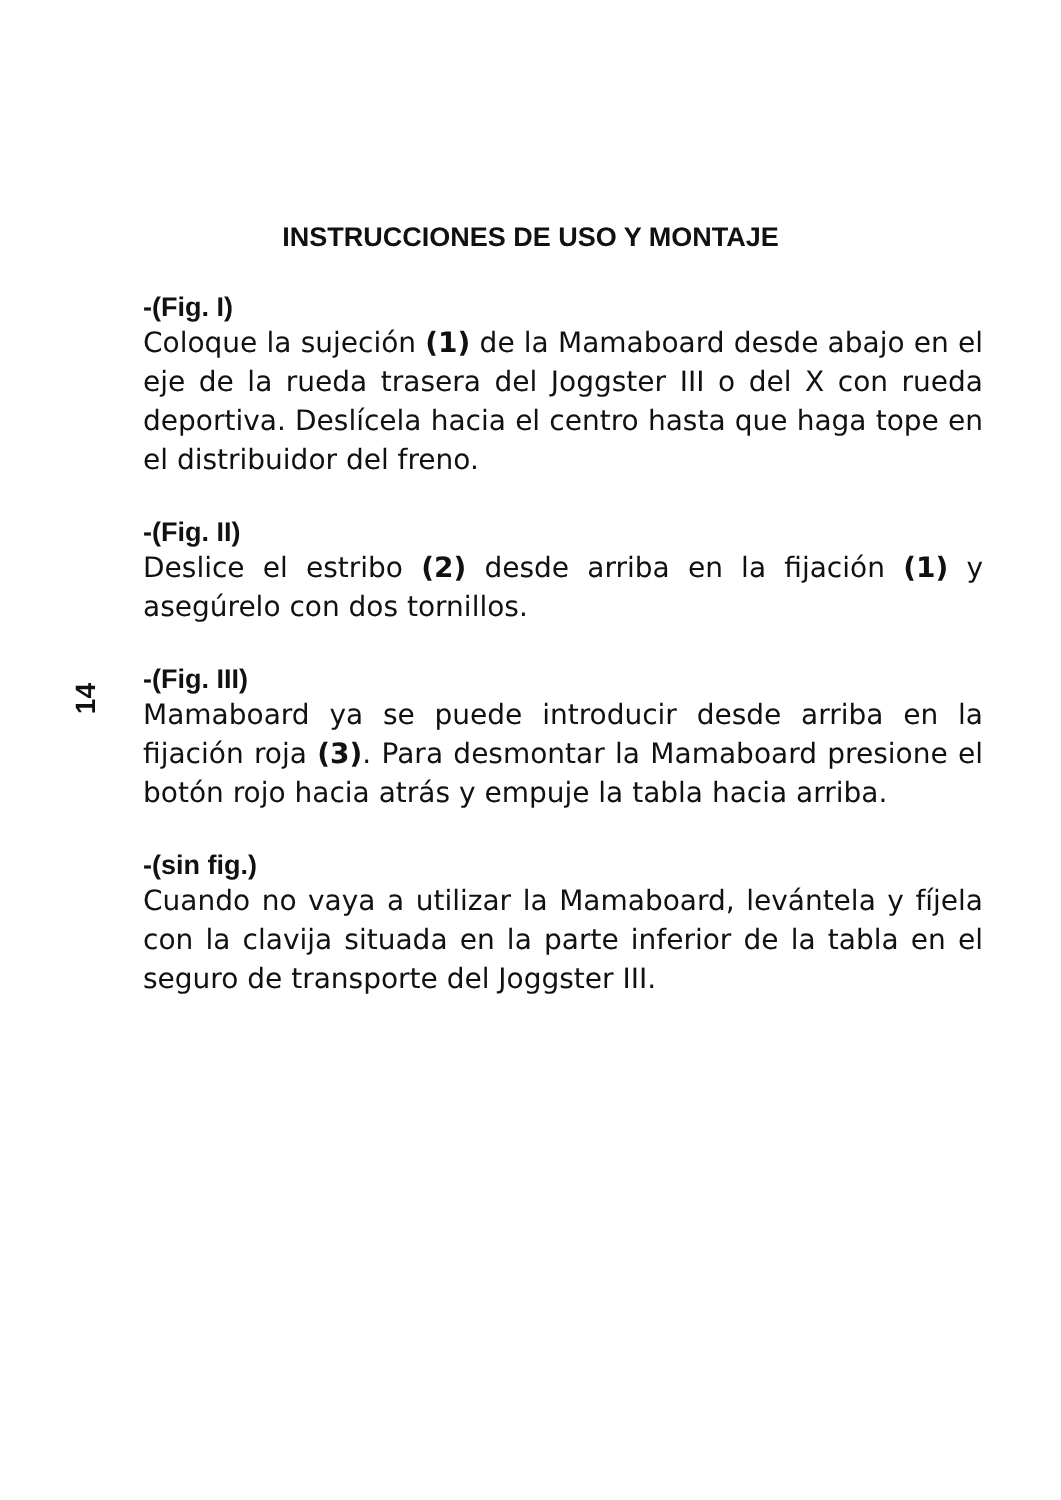INSTRUCCIONES DE USO Y MONTAJE
14
-(Fig. I)
Coloque la sujeción (1) de la Mamaboard desde abajo en el eje de la rueda trasera del Joggster III o del X con rueda deportiva. Deslícela hacia el centro hasta que haga tope en el distribuidor del freno.
-(Fig. II)
Deslice el estribo (2) desde arriba en la fijación (1) y asegúrelo con dos tornillos.
-(Fig. III)
Mamaboard ya se puede introducir desde arriba en la fijación roja (3). Para desmontar la Mamaboard presione el botón rojo hacia atrás y empuje la tabla hacia arriba.
-(sin fig.)
Cuando no vaya a utilizar la Mamaboard, levántela y fíjela con la clavija situada en la parte inferior de la tabla en el seguro de transporte del Joggster III.